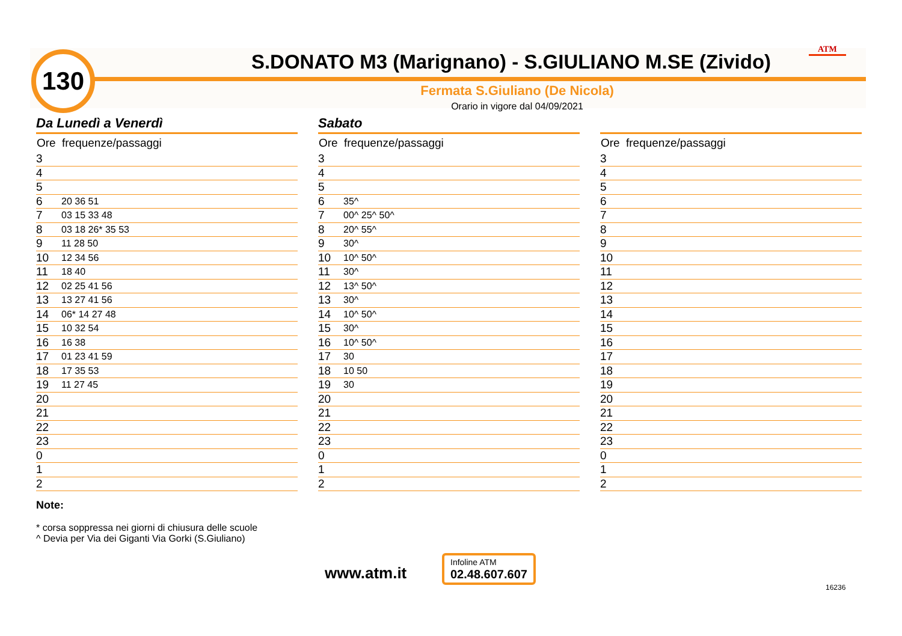130 S.DONATO M3 (Marignano) - S.GIULIANO M.SE (Zivido)
ATM
Fermata S.Giuliano (De Nicola)
Orario in vigore dal 04/09/2021
Da Lunedì a Venerdì
| Ore | frequenze/passaggi |
| --- | --- |
| 3 | |
| 4 | |
| 5 | |
| 6 | 20 36 51 |
| 7 | 03 15 33 48 |
| 8 | 03 18 26* 35 53 |
| 9 | 11 28 50 |
| 10 | 12 34 56 |
| 11 | 18 40 |
| 12 | 02 25 41 56 |
| 13 | 13 27 41 56 |
| 14 | 06* 14 27 48 |
| 15 | 10 32 54 |
| 16 | 16 38 |
| 17 | 01 23 41 59 |
| 18 | 17 35 53 |
| 19 | 11 27 45 |
| 20 | |
| 21 | |
| 22 | |
| 23 | |
| 0 | |
| 1 | |
| 2 | |
Sabato
| Ore | frequenze/passaggi |
| --- | --- |
| 3 | |
| 4 | |
| 5 | |
| 6 | 35^ |
| 7 | 00^ 25^ 50^ |
| 8 | 20^ 55^ |
| 9 | 30^ |
| 10 | 10^ 50^ |
| 11 | 30^ |
| 12 | 13^ 50^ |
| 13 | 30^ |
| 14 | 10^ 50^ |
| 15 | 30^ |
| 16 | 10^ 50^ |
| 17 | 30 |
| 18 | 10 50 |
| 19 | 30 |
| 20 | |
| 21 | |
| 22 | |
| 23 | |
| 0 | |
| 1 | |
| 2 | |
| Ore | frequenze/passaggi |
| --- | --- |
| 3 | |
| 4 | |
| 5 | |
| 6 | |
| 7 | |
| 8 | |
| 9 | |
| 10 | |
| 11 | |
| 12 | |
| 13 | |
| 14 | |
| 15 | |
| 16 | |
| 17 | |
| 18 | |
| 19 | |
| 20 | |
| 21 | |
| 22 | |
| 23 | |
| 0 | |
| 1 | |
| 2 | |
Note:
* corsa soppressa nei giorni di chiusura delle scuole
^ Devia per Via dei Giganti Via Gorki (S.Giuliano)
www.atm.it
Infoline ATM
02.48.607.607
16236